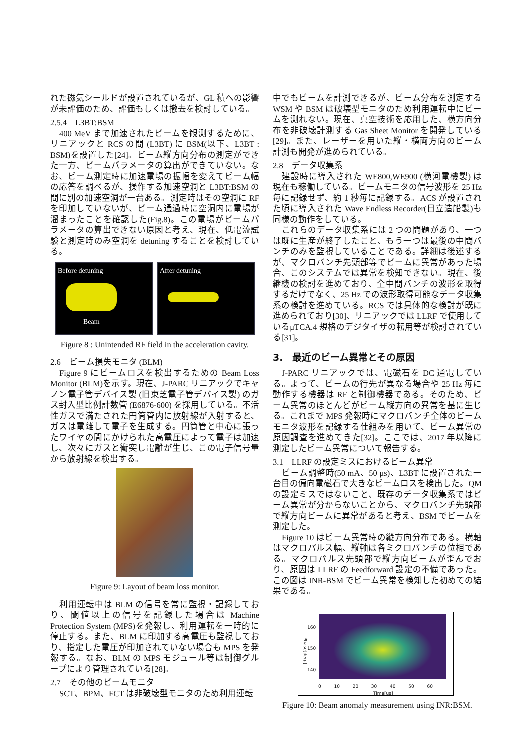れた磁気シールドが設置されているが、GL 積への影響が未評価のため、評価もしくは撤去を検討している。
2.5.4　L3BT:BSM
400 MeV まで加速されたビームを観測するために、リニアックと RCS の間 (L3BT) に BSM(以下、L3BT : BSM)を設置した[24]。ビーム縦方向分布の測定ができた一方、ビームパラメータの算出ができていない。なお、ビーム測定時に加速電場の振幅を変えてビーム幅の応答を調べるが、操作する加速空洞と L3BT:BSM の間に別の加速空洞が一台ある。測定時はその空洞に RF を印加していないが、ビーム通過時に空洞内に電場が溜まったことを確認した(Fig.8)。この電場がビームパラメータの算出できない原因と考え、現在、低電流試験と測定時のみ空洞を detuning することを検討している。
Before detuning
Beam
After detuning
Figure 8 : Unintended RF field in the acceleration cavity.
2.6　ビーム損失モニタ (BLM)
Figure 9 にビームロスを検出するための Beam Loss Monitor (BLM)を示す。現在、J-PARC リニアックでキャノン電子管デバイス製 (旧東芝電子管デバイス製) のガス封入型比例計数管 (E6876-600) を採用している。不活性ガスで満たされた円筒管内に放射線が入射すると、ガスは電離して電子を生成する。円筒管と中心に張ったワイヤの間にかけられた高電圧によって電子は加速し、次々にガスと衝突し電離が生じ、この電子信号量から放射線を検出する。
Figure 9: Layout of beam loss monitor.
利用運転中は BLM の信号を常に監視・記録しており、閾値以上の信号を記録した場合は Machine Protection System (MPS)を発報し、利用運転を一時的に停止する。また、BLM に印加する高電圧も監視しており、指定した電圧が印加されていない場合も MPS を発報する。なお、BLM の MPS モジュール等は制御グループにより管理されている[28]。
2.7　その他のビームモニタ
SCT、BPM、FCT は非破壊型モニタのため利用運転
中でもビームを計測できるが、ビーム分布を測定する WSM や BSM は破壊型モニタのため利用運転中にビームを測れない。現在、真空技術を応用した、横方向分布を非破壊計測する Gas Sheet Monitor を開発している[29]。また、レーザーを用いた縦・横両方向のビーム計測も開発が進められている。
2.8　データ収集系
建設時に導入された WE800,WE900 (横河電機製) は現在も稼働している。ビームモニタの信号波形を 25 Hz 毎に記録せず、約 1 秒毎に記録する。ACS が設置された頃に導入された Wave Endless Recorder(日立造船製)も同様の動作をしている。
これらのデータ収集系には 2 つの問題があり、一つは既に生産が終了したこと、もう一つは最後の中間バンチのみを監視していることである。詳細は後述するが、マクロバンチ先頭部等でビームに異常があった場合、このシステムでは異常を検知できない。現在、後継機の検討を進めており、全中間バンチの波形を取得するだけでなく、25 Hz での波形取得可能なデータ収集系の検討を進めている。RCS では具体的な検討が既に進められており[30]、リニアックでは LLRF で使用しているμTCA.4 規格のデジタイザの転用等が検討されている[31]。
3.　最近のビーム異常とその原因
J-PARC リニアックでは、電磁石を DC 通電している。よって、ビームの行先が異なる場合や 25 Hz 毎に動作する機器は RF と制御機器である。そのため、ビーム異常のほとんどがビーム縦方向の異常を基に生じる。これまで MPS 発報時にマクロバンチ全体のビームモニタ波形を記録する仕組みを用いて、ビーム異常の原因調査を進めてきた[32]。ここでは、2017 年以降に測定したビーム異常について報告する。
3.1　LLRF の設定ミスにおけるビーム異常
ビーム調整時(50 mA、50 μs)、L3BT に設置された一台目の偏向電磁石で大きなビームロスを検出した。QM の設定ミスではないこと、既存のデータ収集系ではビーム異常が分からないことから、マクロバンチ先頭部で縦方向ビームに異常があると考え、BSM でビームを測定した。
Figure 10 はビーム異常時の縦方向分布である。横軸はマクロパルス幅、縦軸は各ミクロバンチの位相である。マクロパルス先頭部で縦方向ビームが歪んでおり、原因は LLRF の Feedforward 設定の不備であった。この図は INR-BSM でビーム異常を検知した初めての結果である。
160
150
140
Phase[deg.]
0 10 20 30 40 50 60
Time[us]
Figure 10: Beam anomaly measurement using INR:BSM.